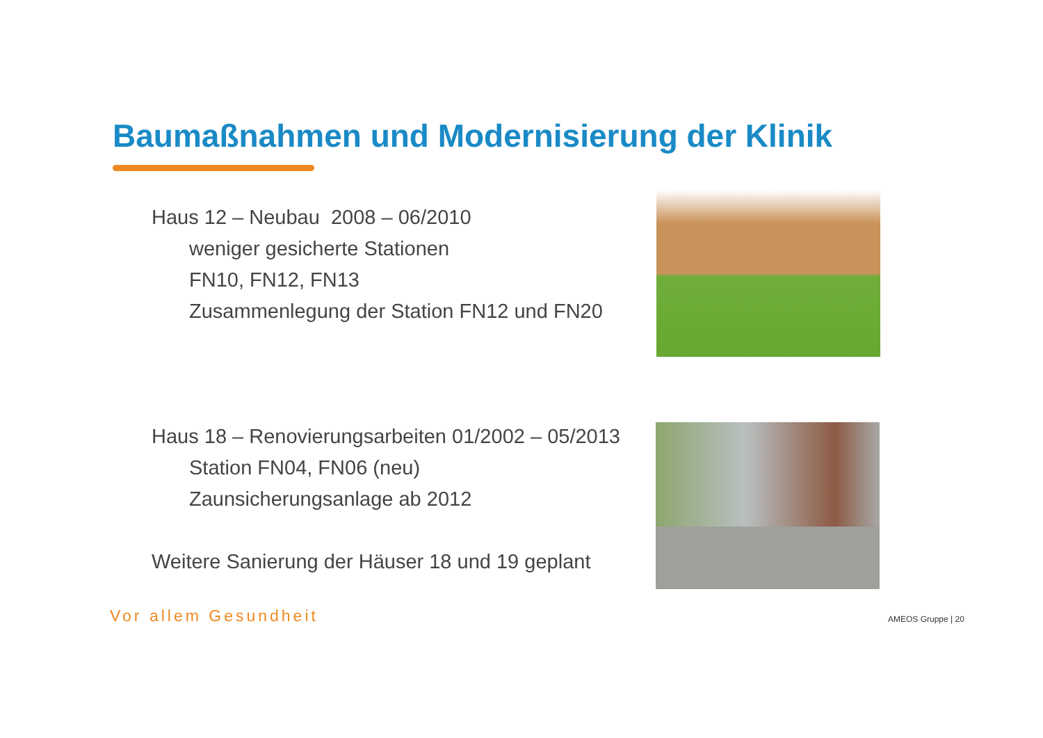Baumaßnahmen und Modernisierung der Klinik
Haus 12 – Neubau 2008 – 06/2010
weniger gesicherte Stationen
FN10, FN12, FN13
Zusammenlegung der Station FN12 und FN20
Haus 18 – Renovierungsarbeiten 01/2002 – 05/2013
Station FN04, FN06 (neu)
Zaunsicherungsanlage ab 2012
Weitere Sanierung der Häuser 18 und 19 geplant
Vor allem Gesundheit AMEOS Gruppe | 20